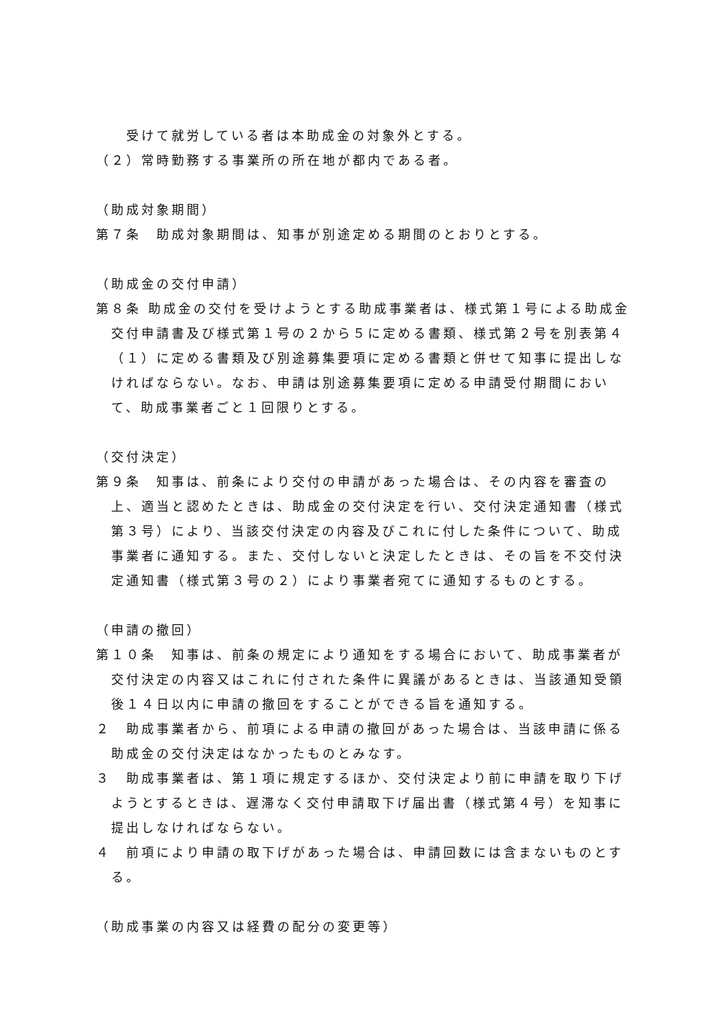受けて就労している者は本助成金の対象外とする。
（２）常時勤務する事業所の所在地が都内である者。
（助成対象期間）
第７条　助成対象期間は、知事が別途定める期間のとおりとする。
（助成金の交付申請）
第８条 助成金の交付を受けようとする助成事業者は、様式第１号による助成金交付申請書及び様式第１号の２から５に定める書類、様式第２号を別表第４（１）に定める書類及び別途募集要項に定める書類と併せて知事に提出しなければならない。なお、申請は別途募集要項に定める申請受付期間において、助成事業者ごと１回限りとする。
（交付決定）
第９条　知事は、前条により交付の申請があった場合は、その内容を審査の上、適当と認めたときは、助成金の交付決定を行い、交付決定通知書（様式第３号）により、当該交付決定の内容及びこれに付した条件について、助成事業者に通知する。また、交付しないと決定したときは、その旨を不交付決定通知書（様式第３号の２）により事業者宛てに通知するものとする。
（申請の撤回）
第１０条　知事は、前条の規定により通知をする場合において、助成事業者が交付決定の内容又はこれに付された条件に異議があるときは、当該通知受領後１４日以内に申請の撤回をすることができる旨を通知する。
２　助成事業者から、前項による申請の撤回があった場合は、当該申請に係る助成金の交付決定はなかったものとみなす。
３　助成事業者は、第１項に規定するほか、交付決定より前に申請を取り下げようとするときは、遅滞なく交付申請取下げ届出書（様式第４号）を知事に提出しなければならない。
４　前項により申請の取下げがあった場合は、申請回数には含まないものとする。
（助成事業の内容又は経費の配分の変更等）